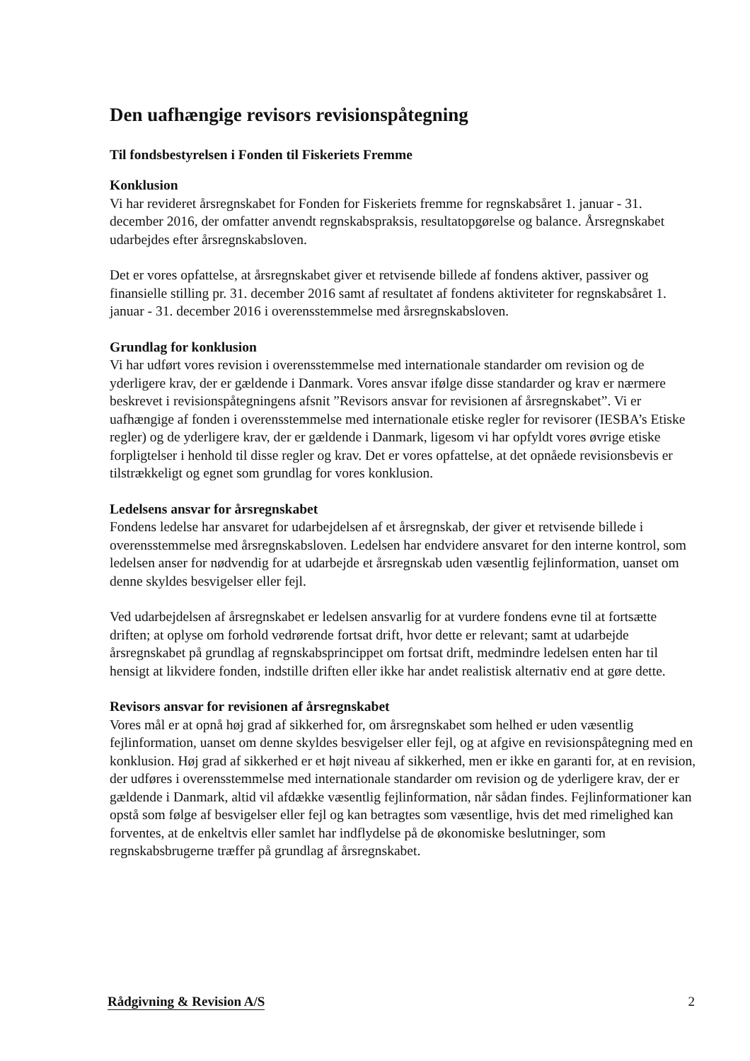Den uafhængige revisors revisionspåtegning
Til fondsbestyrelsen i Fonden til Fiskeriets Fremme
Konklusion
Vi har revideret årsregnskabet for Fonden for Fiskeriets fremme for regnskabsåret 1. januar - 31. december 2016, der omfatter anvendt regnskabspraksis, resultatopgørelse og balance. Årsregnskabet udarbejdes efter årsregnskabsloven.
Det er vores opfattelse, at årsregnskabet giver et retvisende billede af fondens aktiver, passiver og finansielle stilling pr. 31. december 2016 samt af resultatet af fondens aktiviteter for regnskabsåret 1. januar - 31. december 2016 i overensstemmelse med årsregnskabsloven.
Grundlag for konklusion
Vi har udført vores revision i overensstemmelse med internationale standarder om revision og de yderligere krav, der er gældende i Danmark. Vores ansvar ifølge disse standarder og krav er nærmere beskrevet i revisionspåtegningens afsnit ”Revisors ansvar for revisionen af årsregnskabet”. Vi er uafhængige af fonden i overensstemmelse med internationale etiske regler for revisorer (IESBA’s Etiske regler) og de yderligere krav, der er gældende i Danmark, ligesom vi har opfyldt vores øvrige etiske forpligtelser i henhold til disse regler og krav. Det er vores opfattelse, at det opnåede revisionsbevis er tilstrækkeligt og egnet som grundlag for vores konklusion.
Ledelsens ansvar for årsregnskabet
Fondens ledelse har ansvaret for udarbejdelsen af et årsregnskab, der giver et retvisende billede i overensstemmelse med årsregnskabsloven. Ledelsen har endvidere ansvaret for den interne kontrol, som ledelsen anser for nødvendig for at udarbejde et årsregnskab uden væsentlig fejlinformation, uanset om denne skyldes besvigelser eller fejl.
Ved udarbejdelsen af årsregnskabet er ledelsen ansvarlig for at vurdere fondens evne til at fortsætte driften; at oplyse om forhold vedrørende fortsat drift, hvor dette er relevant; samt at udarbejde årsregnskabet på grundlag af regnskabsprincippet om fortsat drift, medmindre ledelsen enten har til hensigt at likvidere fonden, indstille driften eller ikke har andet realistisk alternativ end at gøre dette.
Revisors ansvar for revisionen af årsregnskabet
Vores mål er at opnå høj grad af sikkerhed for, om årsregnskabet som helhed er uden væsentlig fejlinformation, uanset om denne skyldes besvigelser eller fejl, og at afgive en revisionspåtegning med en konklusion. Høj grad af sikkerhed er et højt niveau af sikkerhed, men er ikke en garanti for, at en revision, der udføres i overensstemmelse med internationale standarder om revision og de yderligere krav, der er gældende i Danmark, altid vil afdække væsentlig fejlinformation, når sådan findes. Fejlinformationer kan opstå som følge af besvigelser eller fejl og kan betragtes som væsentlige, hvis det med rimelighed kan forventes, at de enkeltvis eller samlet har indflydelse på de økonomiske beslutninger, som regnskabsbrugerne træffer på grundlag af årsregnskabet.
Rådgivning & Revision A/S 2